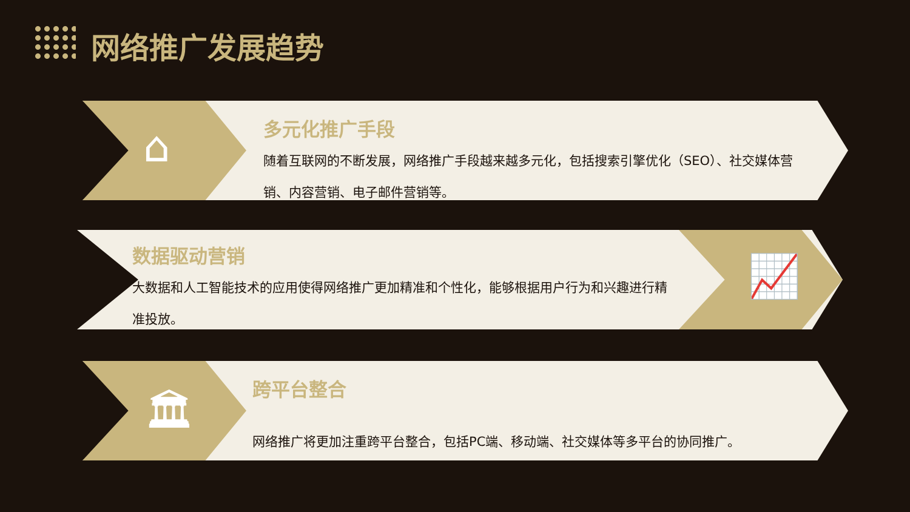网络推广发展趋势
⌂
多元化推广手段
随着互联网的不断发展，网络推广手段越来越多元化，包括搜索引擎优化（SEO）、社交媒体营销、内容营销、电子邮件营销等。
📈
数据驱动营销
大数据和人工智能技术的应用使得网络推广更加精准和个性化，能够根据用户行为和兴趣进行精准投放。
🏛
跨平台整合
网络推广将更加注重跨平台整合，包括PC端、移动端、社交媒体等多平台的协同推广。